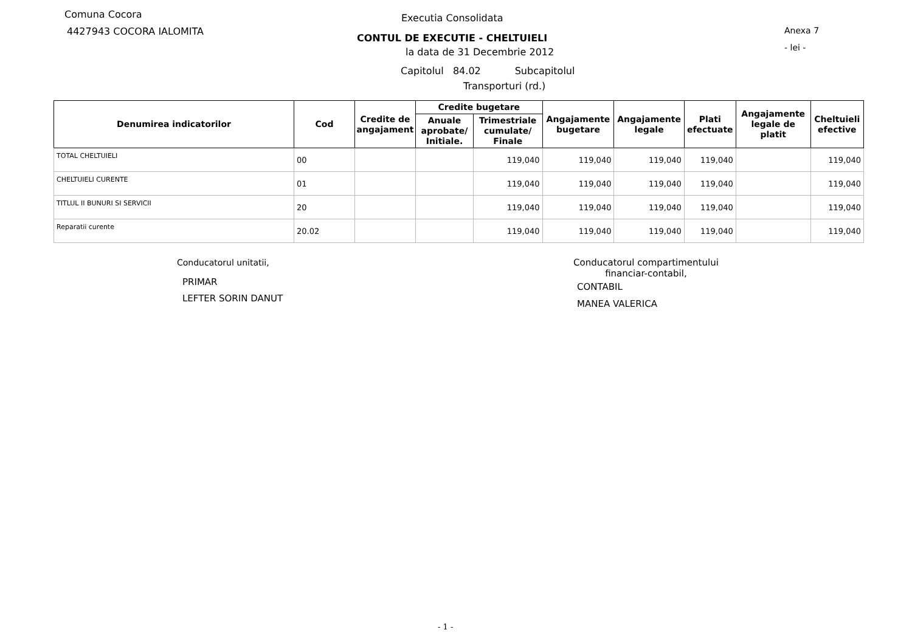Comuna Cocora
4427943 COCORA IALOMITA
Executia Consolidata
CONTUL DE EXECUTIE - CHELTUIELI
la data de 31 Decembrie 2012
Anexa 7
- lei -
Capitolul 84.02 Subcapitolul
Transporturi (rd.)
| Denumirea indicatorilor | Cod | Credite de angajament | Credite bugetare | | Angajamente bugetare | Angajamente legale | Plati efectuate | Angajamente legale de platit | Cheltuieli efective |
| --- | --- | --- | --- | --- | --- | --- | --- | --- | --- |
| | | | Anuale aprobate/ Initiale. | Trimestriale cumulate/ Finale | | | | | |
| TOTAL CHELTUIELI | 00 | | | 119,040 | 119,040 | 119,040 | 119,040 | | 119,040 |
| CHELTUIELI CURENTE | 01 | | | 119,040 | 119,040 | 119,040 | 119,040 | | 119,040 |
| TITLUL II BUNURI SI SERVICII | 20 | | | 119,040 | 119,040 | 119,040 | 119,040 | | 119,040 |
| Reparatii curente | 20.02 | | | 119,040 | 119,040 | 119,040 | 119,040 | | 119,040 |
Conducatorul unitatii,
PRIMAR
LEFTER SORIN DANUT
Conducatorul compartimentului
financiar-contabil,
CONTABIL
MANEA VALERICA
- 1 -